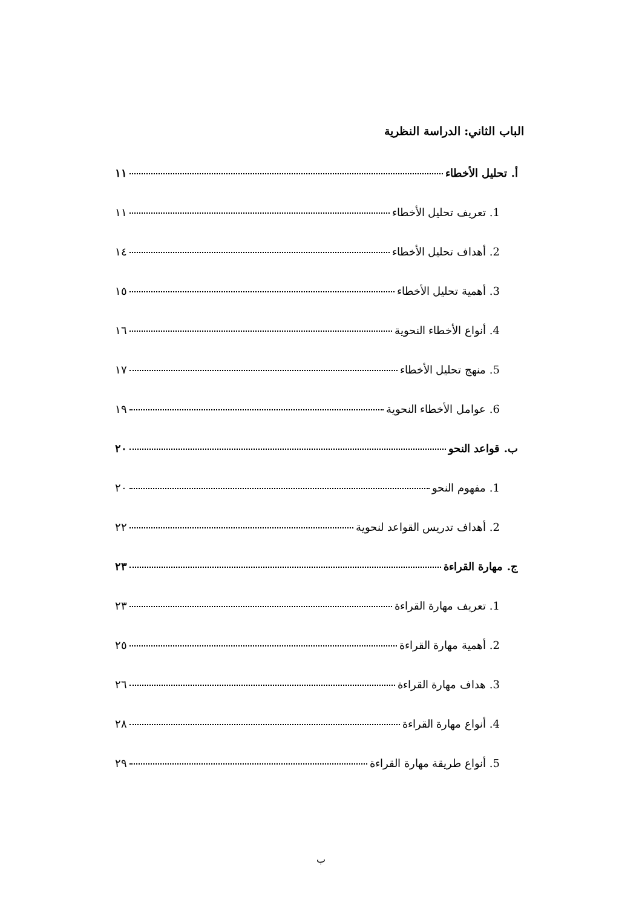الباب الثاني: الدراسة النظرية
أ. تحليل الأخطاء ١١
1. تعريف تحليل الأخطاء ١١
2. أهداف تحليل الأخطاء ١٤
3. أهمية تحليل الأخطاء ١٥
4. أنواع الأخطاء النحوية ١٦
5. منهج تحليل الأخطاء ١٧
6. عوامل الأخطاء النحوية ١٩
ب. قواعد النحو ٢٠
1. مفهوم النحو ٢٠
2. أهداف تدريس القواعد لنحوية ٢٢
ج. مهارة القراءة ٢٣
1. تعريف مهارة القراءة ٢٣
2. أهمية مهارة القراءة ٢٥
3. هداف مهارة القراءة ٢٦
4. أنواع مهارة القراءة ٢٨
5. أنواع طريقة مهارة القراءة ٢٩
ب